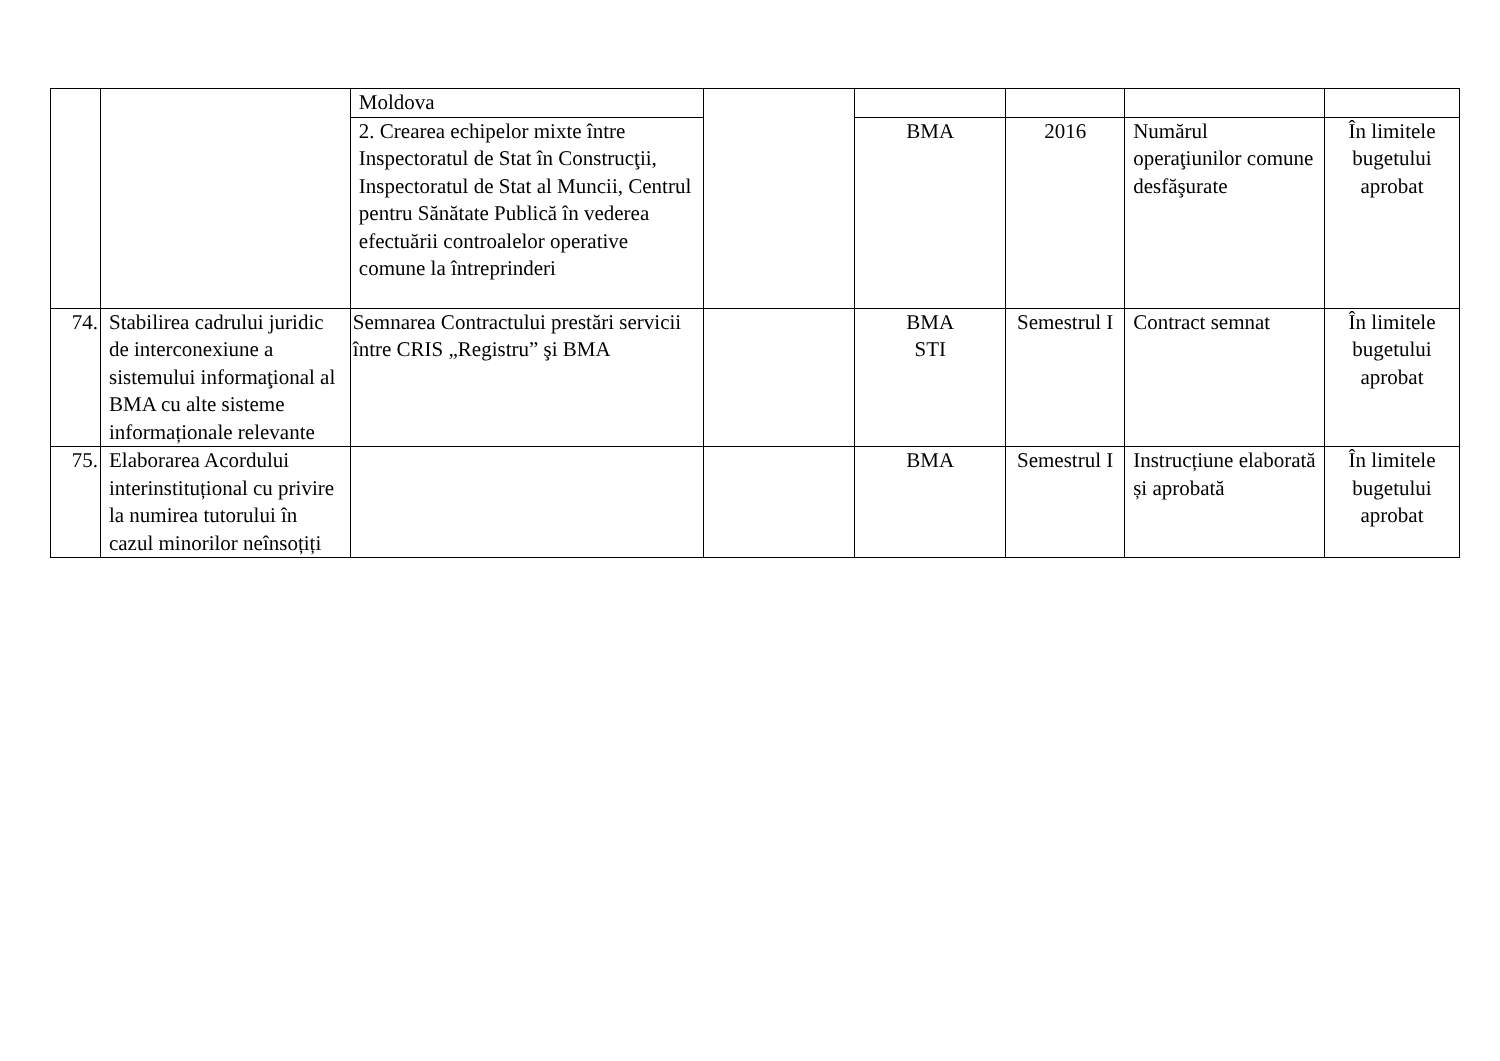| | | Moldova | | | | | |
| | | 2. Crearea echipelor mixte între Inspectoratul de Stat în Construcţii, Inspectoratul de Stat al Muncii, Centrul pentru Sănătate Publică în vederea efectuării controalelor operative comune la întreprinderi | | BMA | 2016 | Numărul operaţiunilor comune desfăşurate | În limitele bugetului aprobat |
| 74. | Stabilirea cadrului juridic de interconexiune a sistemului informaţional al BMA cu alte sisteme informaționale relevante | Semnarea Contractului prestări servicii între CRIS „Registru” şi BMA | | BMA STI | Semestrul I | Contract semnat | În limitele bugetului aprobat |
| 75. | Elaborarea Acordului interinstituțional cu privire la numirea tutorului în cazul minorilor neînsoțiți | | | BMA | Semestrul I | Instrucțiune elaborată și aprobată | În limitele bugetului aprobat |